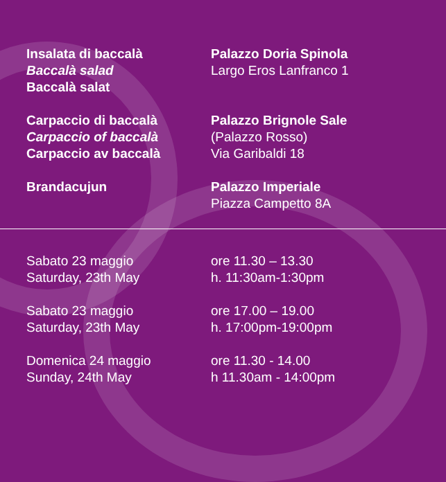Insalata di baccalà
Baccalà salad
Baccalà salat
Palazzo Doria Spinola
Largo Eros Lanfranco 1
Carpaccio di baccalà
Carpaccio of baccalà
Carpaccio av baccalà
Palazzo Brignole Sale
(Palazzo Rosso)
Via Garibaldi 18
Brandacujun Palazzo Imperiale
Piazza Campetto 8A
Sabato 23 maggio
Saturday, 23th May
ore 11.30 – 13.30
h. 11:30am-1:30pm
Sabato 23 maggio
Saturday, 23th May
ore 17.00 – 19.00
h. 17:00pm-19:00pm
Domenica 24 maggio
Sunday, 24th May
ore 11.30 - 14.00
h 11.30am - 14:00pm